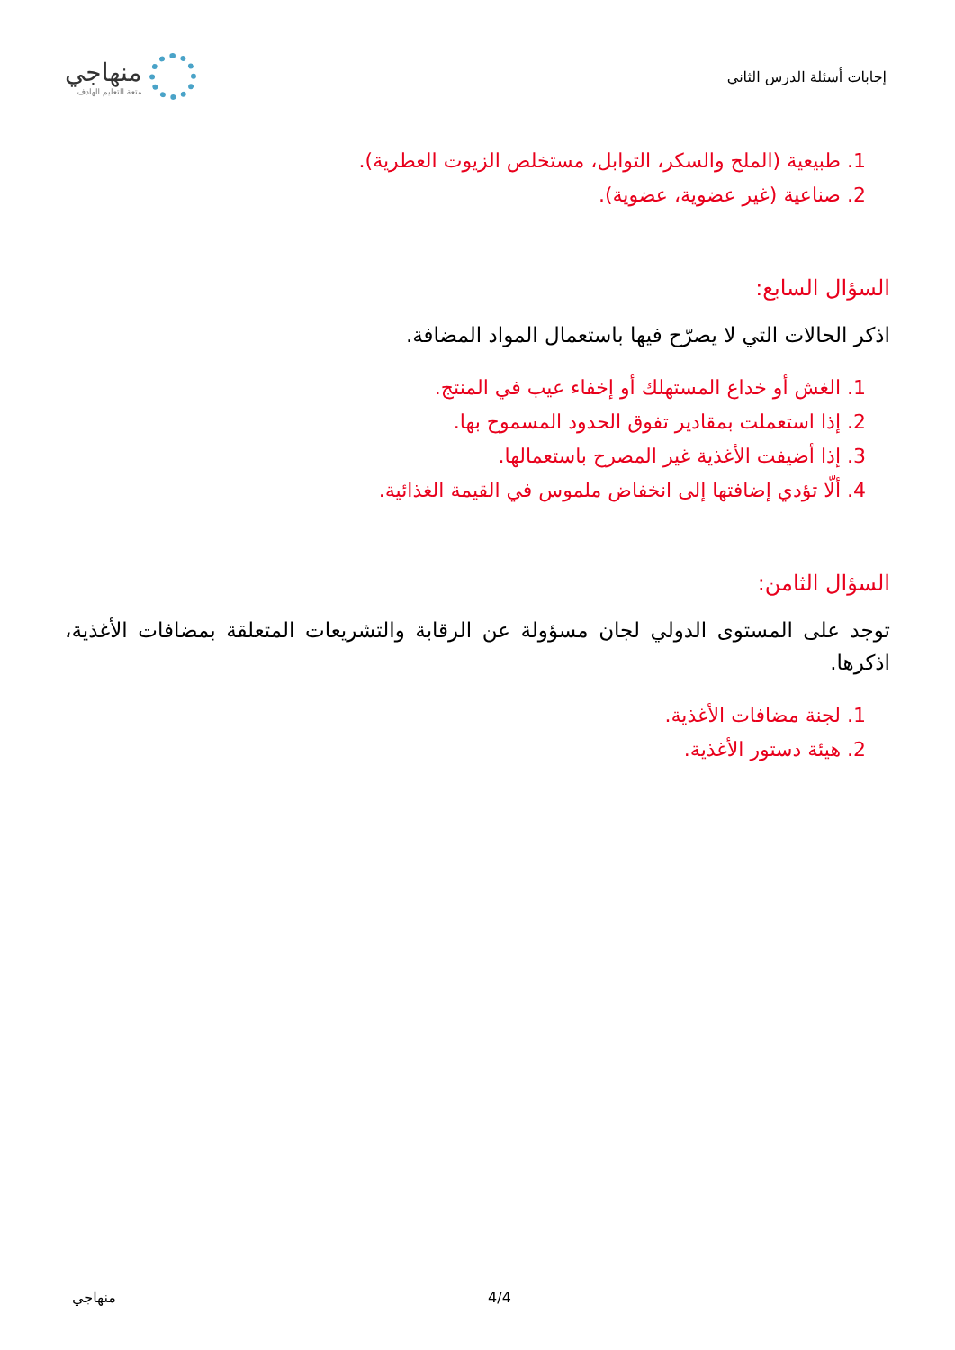إجابات أسئلة الدرس الثاني
منهاجي
متعة التعليم الهادف
1. طبيعية (الملح والسكر، التوابل، مستخلص الزيوت العطرية).
2. صناعية (غير عضوية، عضوية).
السؤال السابع:
اذكر الحالات التي لا يصرّح فيها باستعمال المواد المضافة.
1. الغش أو خداع المستهلك أو إخفاء عيب في المنتج.
2. إذا استعملت بمقادير تفوق الحدود المسموح بها.
3. إذا أضيفت الأغذية غير المصرح باستعمالها.
4. ألّا تؤدي إضافتها إلى انخفاض ملموس في القيمة الغذائية.
السؤال الثامن:
توجد على المستوى الدولي لجان مسؤولة عن الرقابة والتشريعات المتعلقة بمضافات الأغذية، اذكرها.
1. لجنة مضافات الأغذية.
2. هيئة دستور الأغذية.
منهاجي 4/4